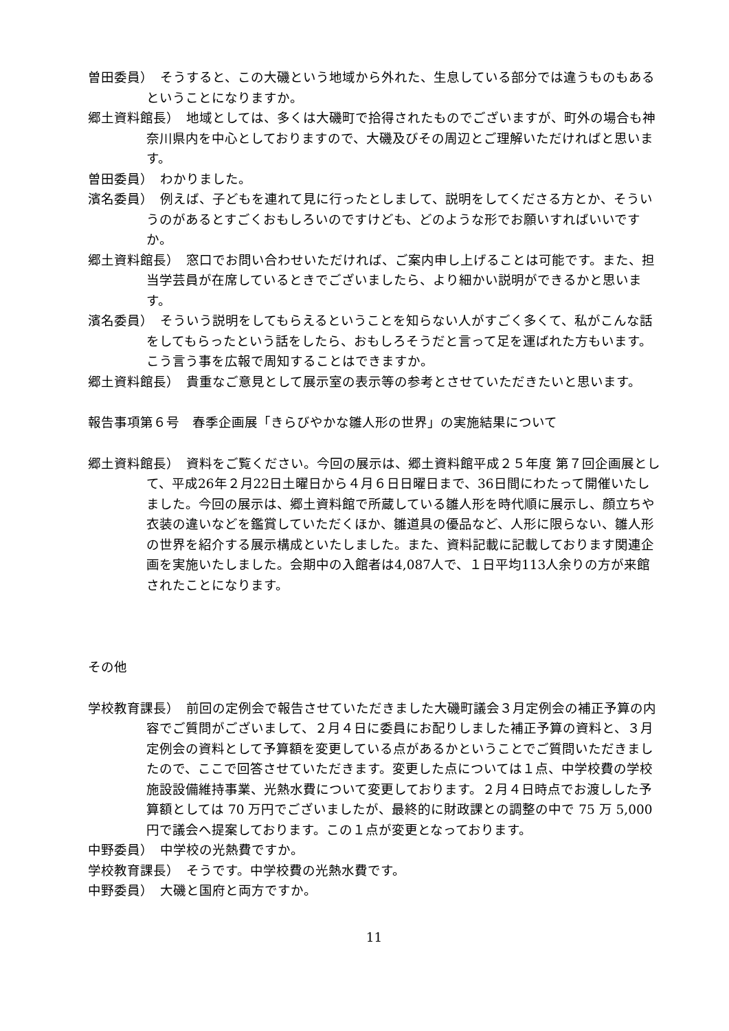曽田委員）　そうすると、この大磯という地域から外れた、生息している部分では違うものもあるということになりますか。
郷土資料館長）　地域としては、多くは大磯町で拾得されたものでございますが、町外の場合も神奈川県内を中心としておりますので、大磯及びその周辺とご理解いただければと思います。
曽田委員）　わかりました。
濱名委員）　例えば、子どもを連れて見に行ったとしまして、説明をしてくださる方とか、そういうのがあるとすごくおもしろいのですけども、どのような形でお願いすればいいですか。
郷土資料館長）　窓口でお問い合わせいただければ、ご案内申し上げることは可能です。また、担当学芸員が在席しているときでございましたら、より細かい説明ができるかと思います。
濱名委員）　そういう説明をしてもらえるということを知らない人がすごく多くて、私がこんな話をしてもらったという話をしたら、おもしろそうだと言って足を運ばれた方もいます。こう言う事を広報で周知することはできますか。
郷土資料館長）　貴重なご意見として展示室の表示等の参考とさせていただきたいと思います。
報告事項第６号　春季企画展「きらびやかな雛人形の世界」の実施結果について
郷土資料館長）　資料をご覧ください。今回の展示は、郷土資料館平成２５年度 第７回企画展として、平成26年２月22日土曜日から４月６日日曜日まで、36日間にわたって開催いたしました。今回の展示は、郷土資料館で所蔵している雛人形を時代順に展示し、顔立ちや衣装の違いなどを鑑賞していただくほか、雛道具の優品など、人形に限らない、雛人形の世界を紹介する展示構成といたしました。また、資料記載に記載しております関連企画を実施いたしました。会期中の入館者は4,087人で、１日平均113人余りの方が来館されたことになります。
その他
学校教育課長）　前回の定例会で報告させていただきました大磯町議会３月定例会の補正予算の内容でご質問がございまして、２月４日に委員にお配りしました補正予算の資料と、３月定例会の資料として予算額を変更している点があるかということでご質問いただきましたので、ここで回答させていただきます。変更した点については１点、中学校費の学校施設設備維持事業、光熱水費について変更しております。２月４日時点でお渡しした予算額としては 70 万円でございましたが、最終的に財政課との調整の中で 75 万 5,000 円で議会へ提案しております。この１点が変更となっております。
中野委員）　中学校の光熱費ですか。
学校教育課長）　そうです。中学校費の光熱水費です。
中野委員）　大磯と国府と両方ですか。
11